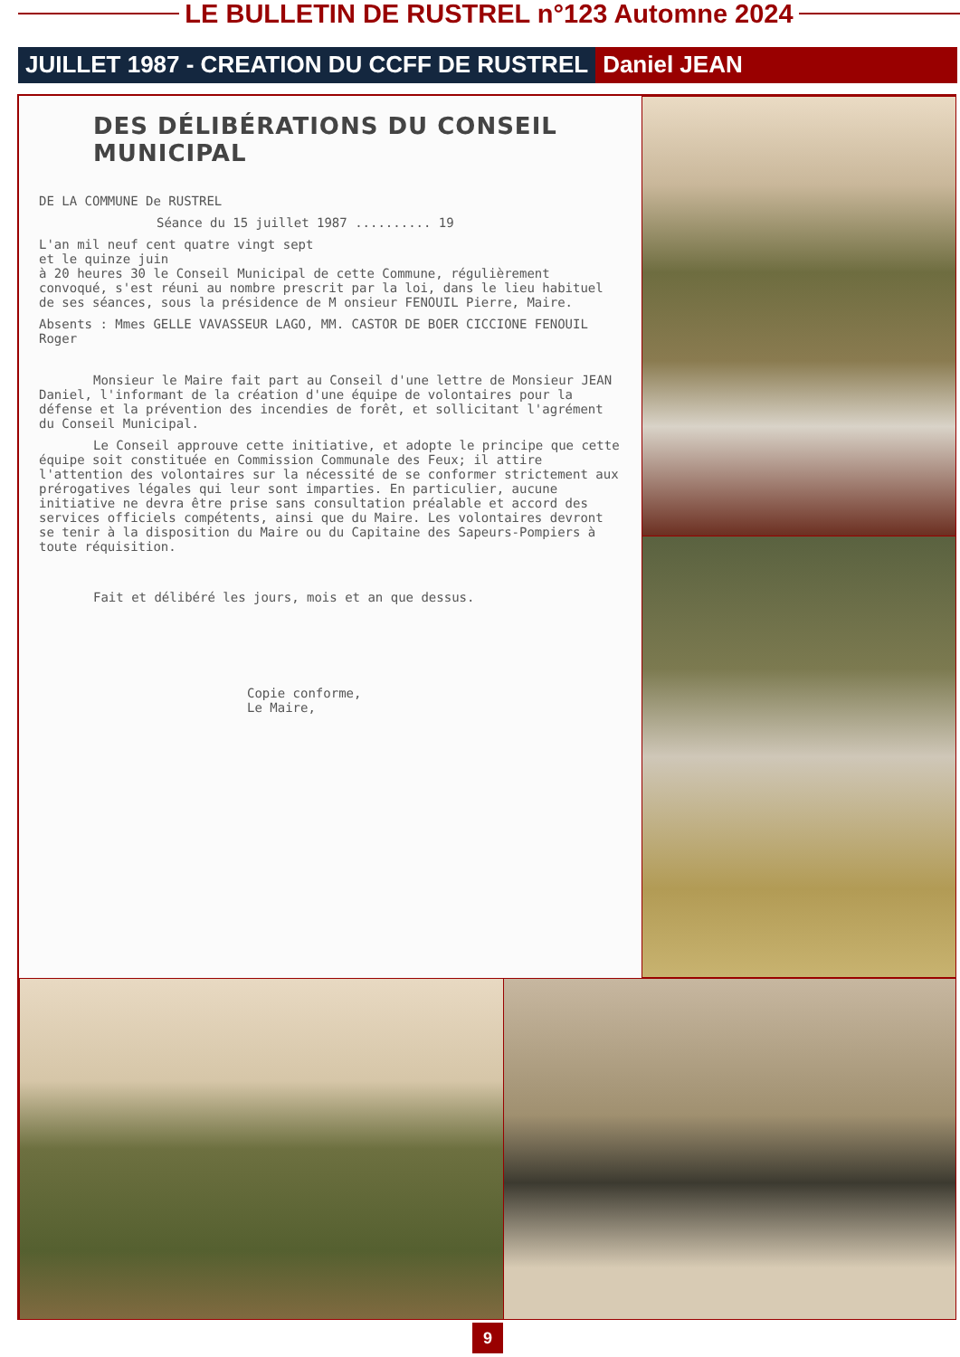LE BULLETIN DE RUSTREL n°123 Automne 2024
JUILLET 1987 - CREATION DU CCFF DE RUSTREL Daniel JEAN
DES DÉLIBÉRATIONS DU CONSEIL MUNICIPAL
DE LA COMMUNE De RUSTREL
Séance du 15 juillet 1987 .......... 19
L'an mil neuf cent quatre vingt sept
et le quinze juin
à 20 heures 30 le Conseil Municipal de cette Commune, régulièrement convoqué, s'est réuni au nombre prescrit par la loi, dans le lieu habituel de ses séances, sous la présidence de M onsieur FENOUIL Pierre, Maire.
Absents : Mmes GELLE VAVASSEUR LAGO, MM. CASTOR DE BOER CICCIONE FENOUIL Roger
Monsieur le Maire fait part au Conseil d'une lettre de Monsieur JEAN Daniel, l'informant de la création d'une équipe de volontaires pour la défense et la prévention des incendies de forêt, et sollicitant l'agrément du Conseil Municipal.
Le Conseil approuve cette initiative, et adopte le principe que cette équipe soit constituée en Commission Communale des Feux; il attire l'attention des volontaires sur la nécessité de se conformer strictement aux prérogatives légales qui leur sont imparties. En particulier, aucune initiative ne devra être prise sans consultation préalable et accord des services officiels compétents, ainsi que du Maire. Les volontaires devront se tenir à la disposition du Maire ou du Capitaine des Sapeurs-Pompiers à toute réquisition.
Fait et délibéré les jours, mois et an que dessus.
Copie conforme,
Le Maire,
9